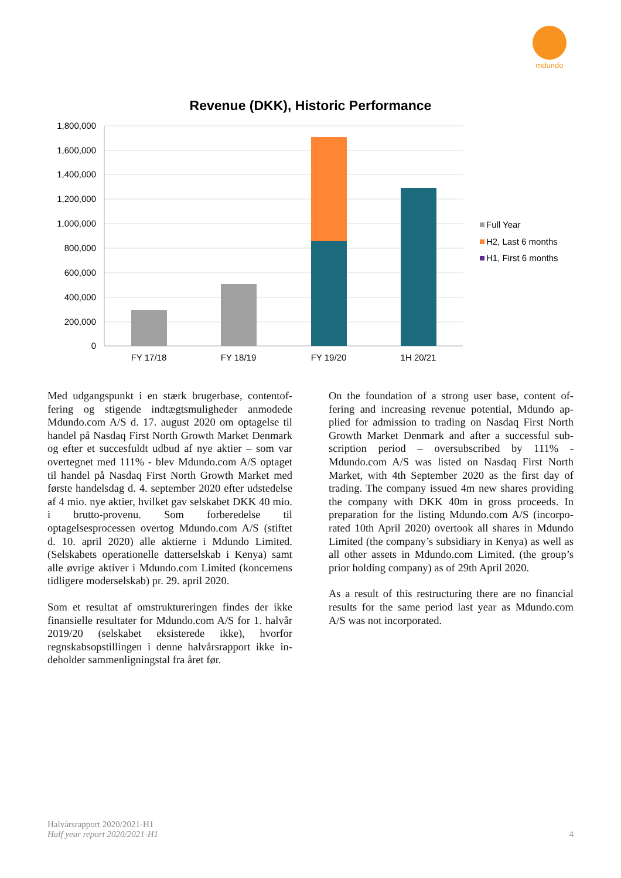mdundo
Revenue (DKK), Historic Performance
1,800,000
1,600,000
1,400,000
1,200,000
1,000,000
800,000
600,000
400,000
200,000
0
FY 17/18
FY 18/19
FY 19/20
1H 20/21
Full Year
H2, Last 6 months
H1, First 6 months
Med udgangspunkt i en stærk brugerbase, contentof­fering og stigende indtægtsmuligheder anmodede Mdundo.com A/S d. 17. august 2020 om optagelse til handel på Nasdaq First North Growth Market Den­mark og efter et succesfuldt udbud af nye aktier – som var overtegnet med 111% - blev Mdundo.com A/S optaget til handel på Nasdaq First North Growth Mar­ket med første handelsdag d. 4. september 2020 efter udstedelse af 4 mio. nye aktier, hvilket gav selskabet DKK 40 mio. i brutto-provenu. Som forberedelse til optagelsesprocessen overtog Mdundo.com A/S (stif­tet d. 10. april 2020) alle aktierne i Mdundo Limited. (Selskabets operationelle datterselskab i Kenya) samt alle øvrige aktiver i Mdundo.com Limited (koncer­nens tidligere moderselskab) pr. 29. april 2020.
Som et resultat af omstruktureringen findes der ikke finansielle resultater for Mdundo.com A/S for 1. halvår 2019/20 (selskabet eksisterede ikke), hvorfor regnskabsopstillingen i denne halvårsrapport ikke in­deholder sammenligningstal fra året før.
On the foundation of a strong user base, content of­fering and increasing revenue potential, Mdundo ap­plied for admission to trading on Nasdaq First North Growth Market Denmark and after a successful sub­scription period – oversubscribed by 111% - Mdundo.com A/S was listed on Nasdaq First North Market, with 4th September 2020 as the first day of trading. The company issued 4m new shares provid­ing the company with DKK 40m in gross proceeds. In preparation for the listing Mdundo.com A/S (incorpo­rated 10th April 2020) overtook all shares in Mdundo Limited (the company’s subsidiary in Kenya) as well as all other assets in Mdundo.com Limited. (the group’s prior holding company) as of 29th April 2020.
As a result of this restructuring there are no financial results for the same period last year as Mdundo.com A/S was not incorporated.
Halvårsrapport 2020/2021-H1
Half year report 2020/2021-H1
4